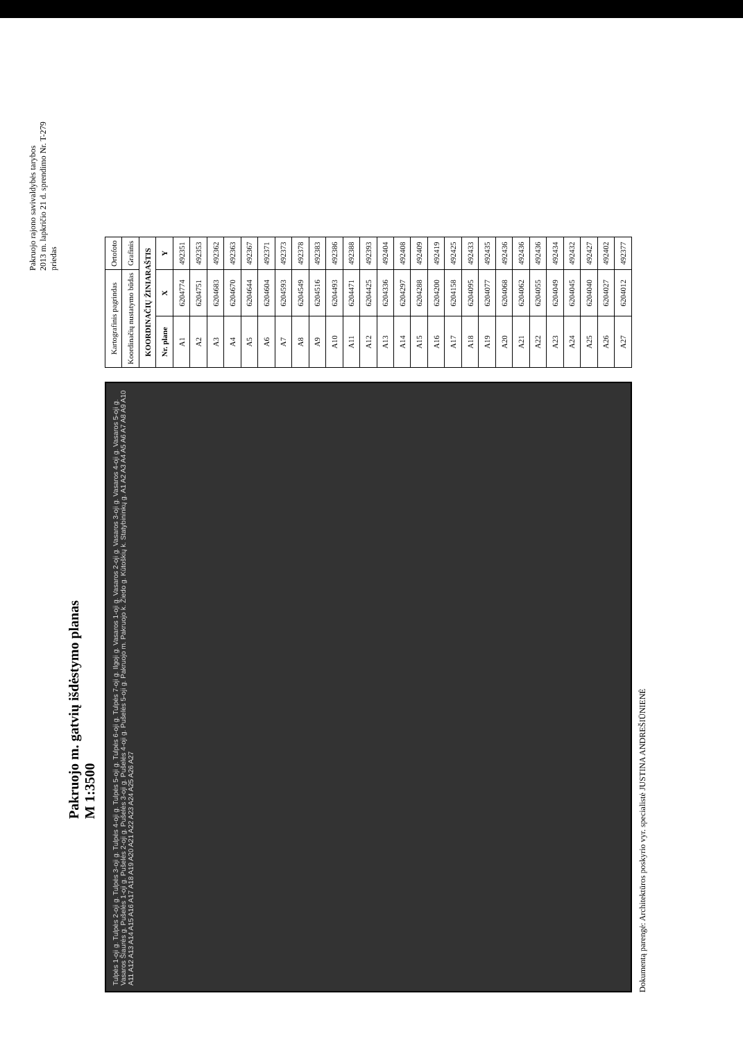Pakruojo rajono savivaldybės tarybos
2013 m. lapkričio 21 d. sprendimo Nr. T-279
priedas
Pakruojo m. gatvių išdėstymo planas
M 1:3500
Tulpės 1-oji g. Tulpės 2-oji g. Tulpės 3-oji g. Tulpės 4-oji g. Tulpės 5-oji g. Tulpės 6-oji g. Tulpės 7-oji g. Ilgoji g. Vasaros 1-oji g. Vasaros 2-oji g. Vasaros 3-oji g. Vasaros 4-oji g. Vasaros 5-oji g. Vasaros Šiaurės g. Pušelės 1-oji g. Pušelės 2-oji g. Pušelės 3-oji g. Pušelės 4-oji g. Pušelės 5-oji g. Pakruojo m. Pakruojo k. Žiedo g. Kūtoškių k. Statybininkų g. A1 A2 A3 A4 A5 A6 A7 A8 A9 A10 A11 A12 A13 A14 A15 A16 A17 A18 A19 A20 A21 A22 A23 A24 A25 A26 A27
| Kartografinis pagrindas | | Ortofoto |
| Koordinačių nustatymo būdas | | Grafinis |
| KOORDINAČIŲ ŽINIARAŠTIS | | |
| Nr. plane | X | Y |
| A1 | 6204774 | 492351 |
| A2 | 6204751 | 492353 |
| A3 | 6204683 | 492362 |
| A4 | 6204670 | 492363 |
| A5 | 6204644 | 492367 |
| A6 | 6204604 | 492371 |
| A7 | 6204593 | 492373 |
| A8 | 6204549 | 492378 |
| A9 | 6204516 | 492383 |
| A10 | 6204493 | 492386 |
| A11 | 6204471 | 492388 |
| A12 | 6204425 | 492393 |
| A13 | 6204336 | 492404 |
| A14 | 6204297 | 492408 |
| A15 | 6204288 | 492409 |
| A16 | 6204200 | 492419 |
| A17 | 6204158 | 492425 |
| A18 | 6204095 | 492433 |
| A19 | 6204077 | 492435 |
| A20 | 6204068 | 492436 |
| A21 | 6204062 | 492436 |
| A22 | 6204055 | 492436 |
| A23 | 6204049 | 492434 |
| A24 | 6204045 | 492432 |
| A25 | 6204040 | 492427 |
| A26 | 6204027 | 492402 |
| A27 | 6204012 | 492377 |
Dokumentą parengė: Architektūros poskyrio vyr. specialistė JUSTINA ANDREŠIŪNIENĖ